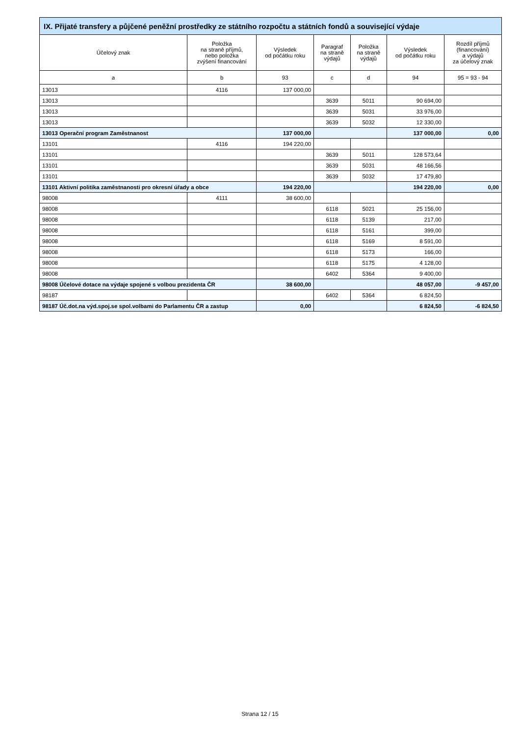| IX. Přijaté transfery a půjčené peněžní prostředky ze státního rozpočtu a státních fondů a související výdaje | | | | | | |
| --- | --- | --- | --- | --- | --- | --- |
| Účelový znak | Položka na straně příjmů, nebo položka zvýšení financování | Výsledek od počátku roku | Paragraf na straně výdajů | Položka na straně výdajů | Výsledek od počátku roku | Rozdíl příjmů (financování) a výdajů za účelový znak |
| a | b | 93 | c | d | 94 | 95 = 93 - 94 |
| 13013 | 4116 | 137 000,00 | | | | |
| 13013 | | | 3639 | 5011 | 90 694,00 | |
| 13013 | | | 3639 | 5031 | 33 976,00 | |
| 13013 | | | 3639 | 5032 | 12 330,00 | |
| 13013 Operační program Zaměstnanost | | 137 000,00 | | | 137 000,00 | 0,00 |
| 13101 | 4116 | 194 220,00 | | | | |
| 13101 | | | 3639 | 5011 | 128 573,64 | |
| 13101 | | | 3639 | 5031 | 48 166,56 | |
| 13101 | | | 3639 | 5032 | 17 479,80 | |
| 13101 Aktivní politika zaměstnanosti pro okresní úřady a obce | | 194 220,00 | | | 194 220,00 | 0,00 |
| 98008 | 4111 | 38 600,00 | | | | |
| 98008 | | | 6118 | 5021 | 25 156,00 | |
| 98008 | | | 6118 | 5139 | 217,00 | |
| 98008 | | | 6118 | 5161 | 399,00 | |
| 98008 | | | 6118 | 5169 | 8 591,00 | |
| 98008 | | | 6118 | 5173 | 166,00 | |
| 98008 | | | 6118 | 5175 | 4 128,00 | |
| 98008 | | | 6402 | 5364 | 9 400,00 | |
| 98008 Účelové dotace na výdaje spojené s volbou prezidenta ČR | | 38 600,00 | | | 48 057,00 | -9 457,00 |
| 98187 | | | 6402 | 5364 | 6 824,50 | |
| 98187 Úč.dot.na výd.spoj.se spol.volbami do Parlamentu ČR a zastup | | 0,00 | | | 6 824,50 | -6 824,50 |
Strana 12 / 15